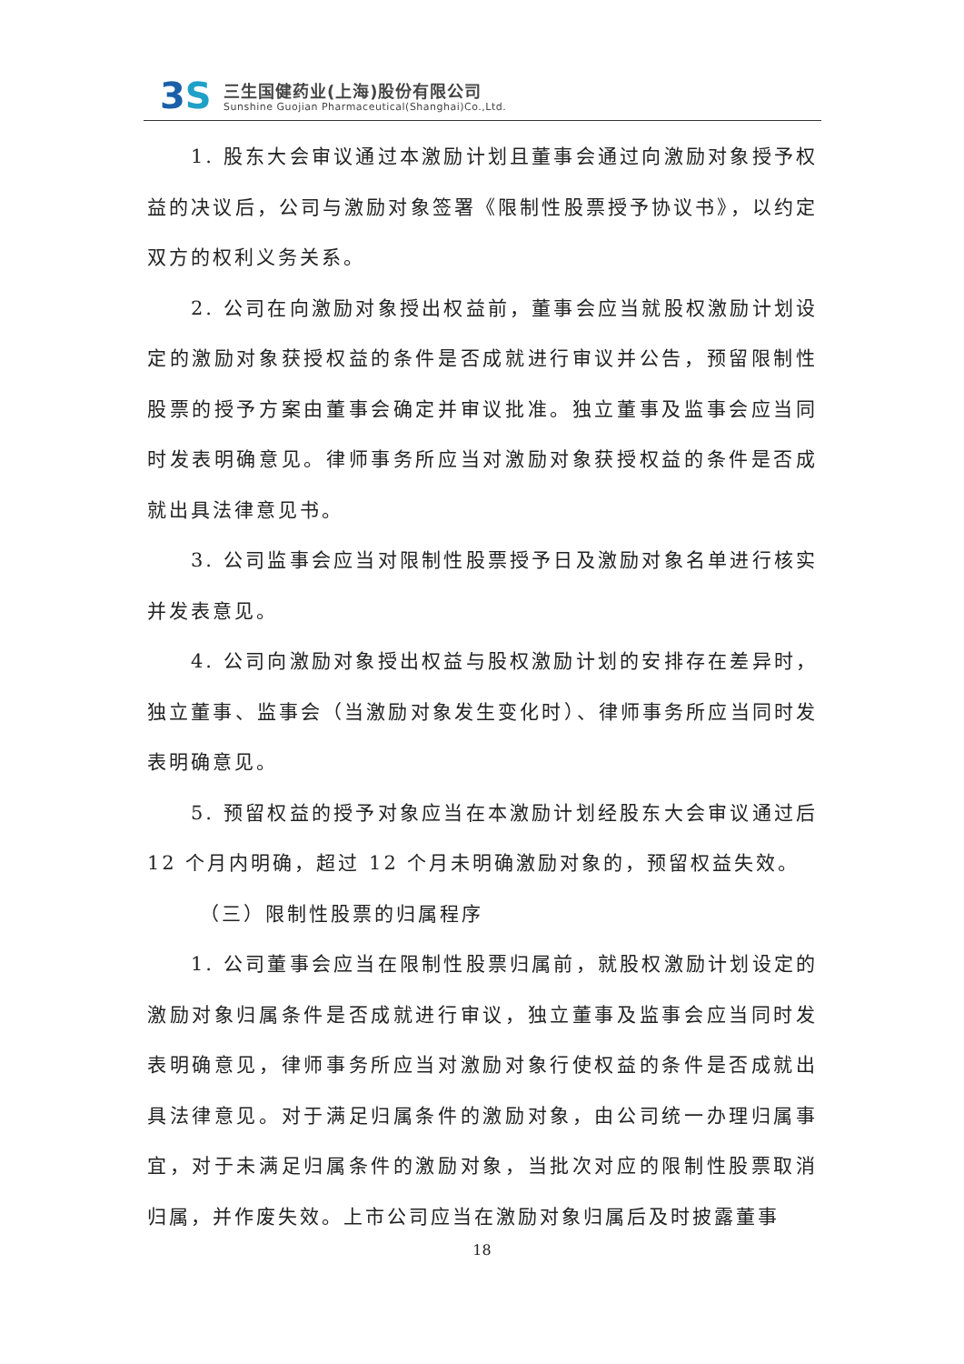3S 三生国健药业(上海)股份有限公司
Sunshine Guojian Pharmaceutical(Shanghai)Co.,Ltd.
1. 股东大会审议通过本激励计划且董事会通过向激励对象授予权益的决议后，公司与激励对象签署《限制性股票授予协议书》，以约定双方的权利义务关系。
2. 公司在向激励对象授出权益前，董事会应当就股权激励计划设定的激励对象获授权益的条件是否成就进行审议并公告，预留限制性股票的授予方案由董事会确定并审议批准。独立董事及监事会应当同时发表明确意见。律师事务所应当对激励对象获授权益的条件是否成就出具法律意见书。
3. 公司监事会应当对限制性股票授予日及激励对象名单进行核实并发表意见。
4. 公司向激励对象授出权益与股权激励计划的安排存在差异时，独立董事、监事会（当激励对象发生变化时）、律师事务所应当同时发表明确意见。
5. 预留权益的授予对象应当在本激励计划经股东大会审议通过后 12 个月内明确，超过 12 个月未明确激励对象的，预留权益失效。
（三）限制性股票的归属程序
1. 公司董事会应当在限制性股票归属前，就股权激励计划设定的激励对象归属条件是否成就进行审议，独立董事及监事会应当同时发表明确意见，律师事务所应当对激励对象行使权益的条件是否成就出具法律意见。对于满足归属条件的激励对象，由公司统一办理归属事宜，对于未满足归属条件的激励对象，当批次对应的限制性股票取消归属，并作废失效。上市公司应当在激励对象归属后及时披露董事
18